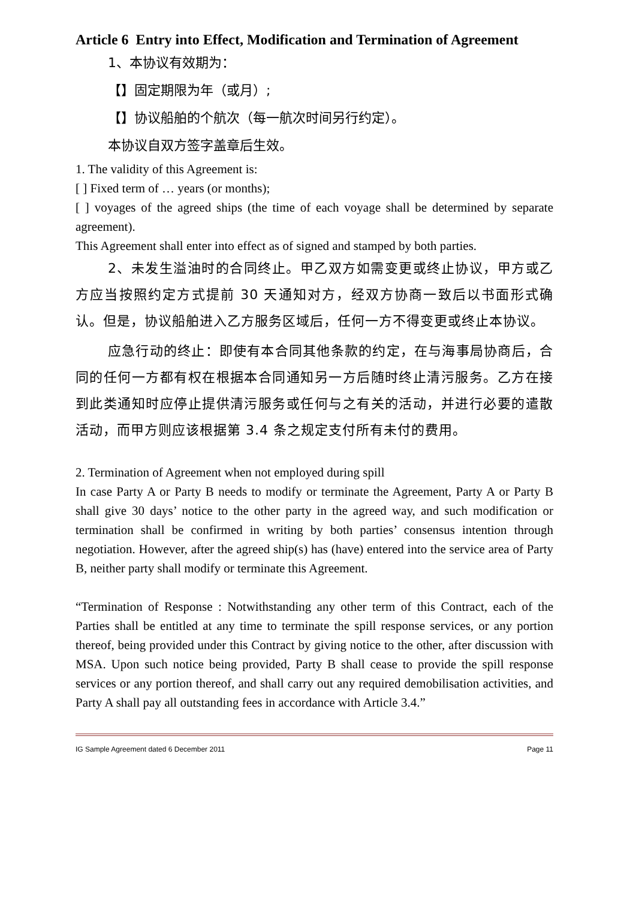Article 6 Entry into Effect, Modification and Termination of Agreement
1、本协议有效期为：
【】固定期限为年（或月）;
【】协议船舶的个航次（每一航次时间另行约定）。
本协议自双方签字盖章后生效。
1. The validity of this Agreement is:
[ ] Fixed term of … years (or months);
[ ] voyages of the agreed ships (the time of each voyage shall be determined by separate agreement).
This Agreement shall enter into effect as of signed and stamped by both parties.
2、未发生溢油时的合同终止。甲乙双方如需变更或终止协议，甲方或乙方应当按照约定方式提前 30 天通知对方，经双方协商一致后以书面形式确认。但是，协议船舶进入乙方服务区域后，任何一方不得变更或终止本协议。
应急行动的终止：即使有本合同其他条款的约定，在与海事局协商后，合同的任何一方都有权在根据本合同通知另一方后随时终止清污服务。乙方在接到此类通知时应停止提供清污服务或任何与之有关的活动，并进行必要的遣散活动，而甲方则应该根据第 3.4 条之规定支付所有未付的费用。
2. Termination of Agreement when not employed during spill
In case Party A or Party B needs to modify or terminate the Agreement, Party A or Party B shall give 30 days’ notice to the other party in the agreed way, and such modification or termination shall be confirmed in writing by both parties’ consensus intention through negotiation. However, after the agreed ship(s) has (have) entered into the service area of Party B, neither party shall modify or terminate this Agreement.
“Termination of Response : Notwithstanding any other term of this Contract, each of the Parties shall be entitled at any time to terminate the spill response services, or any portion thereof, being provided under this Contract by giving notice to the other, after discussion with MSA. Upon such notice being provided, Party B shall cease to provide the spill response services or any portion thereof, and shall carry out any required demobilisation activities, and Party A shall pay all outstanding fees in accordance with Article 3.4.”
IG Sample Agreement dated 6 December 2011 Page 11